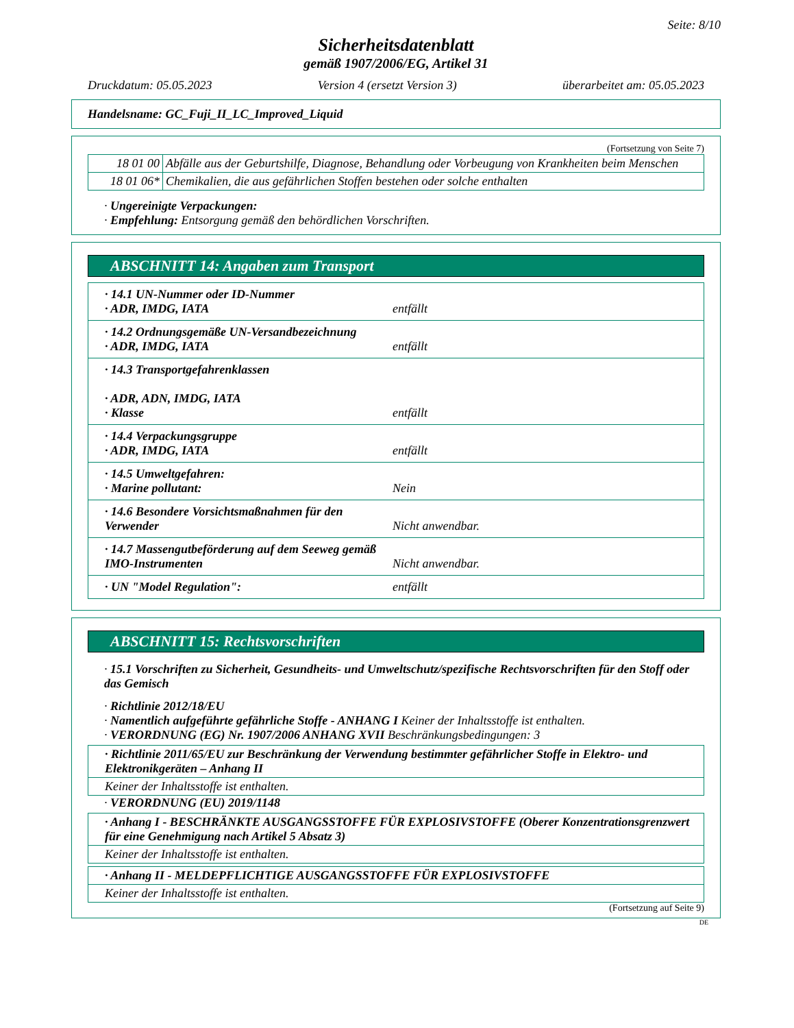Seite: 8/10
Sicherheitsdatenblatt
gemäß 1907/2006/EG, Artikel 31
Druckdatum: 05.05.2023 Version 4 (ersetzt Version 3) überarbeitet am: 05.05.2023
Handelsname: GC_Fuji_II_LC_Improved_Liquid
(Fortsetzung von Seite 7)
| 18 01 00 | Abfälle aus der Geburtshilfe, Diagnose, Behandlung oder Vorbeugung von Krankheiten beim Menschen |
| 18 01 06* | Chemikalien, die aus gefährlichen Stoffen bestehen oder solche enthalten |
· Ungereinigte Verpackungen:
· Empfehlung: Entsorgung gemäß den behördlichen Vorschriften.
ABSCHNITT 14: Angaben zum Transport
· 14.1 UN-Nummer oder ID-Nummer
· ADR, IMDG, IATA
entfällt
· 14.2 Ordnungsgemäße UN-Versandbezeichnung
· ADR, IMDG, IATA
entfällt
· 14.3 Transportgefahrenklassen
· ADR, ADN, IMDG, IATA
· Klasse
entfällt
· 14.4 Verpackungsgruppe
· ADR, IMDG, IATA
entfällt
· 14.5 Umweltgefahren:
· Marine pollutant:
Nein
· 14.6 Besondere Vorsichtsmaßnahmen für den Verwender
Nicht anwendbar.
· 14.7 Massengutbeförderung auf dem Seeweg gemäß IMO-Instrumenten
Nicht anwendbar.
· UN "Model Regulation": entfällt
ABSCHNITT 15: Rechtsvorschriften
· 15.1 Vorschriften zu Sicherheit, Gesundheits- und Umweltschutz/spezifische Rechtsvorschriften für den Stoff oder das Gemisch
· Richtlinie 2012/18/EU
· Namentlich aufgeführte gefährliche Stoffe - ANHANG I Keiner der Inhaltsstoffe ist enthalten.
· VERORDNUNG (EG) Nr. 1907/2006 ANHANG XVII Beschränkungsbedingungen: 3
· Richtlinie 2011/65/EU zur Beschränkung der Verwendung bestimmter gefährlicher Stoffe in Elektro- und Elektronikgeräten – Anhang II
Keiner der Inhaltsstoffe ist enthalten.
· VERORDNUNG (EU) 2019/1148
· Anhang I - BESCHRÄNKTE AUSGANGSSTOFFE FÜR EXPLOSIVSTOFFE (Oberer Konzentrationsgrenzwert für eine Genehmigung nach Artikel 5 Absatz 3)
Keiner der Inhaltsstoffe ist enthalten.
· Anhang II - MELDEPFLICHTIGE AUSGANGSSTOFFE FÜR EXPLOSIVSTOFFE
Keiner der Inhaltsstoffe ist enthalten.
(Fortsetzung auf Seite 9)
DE